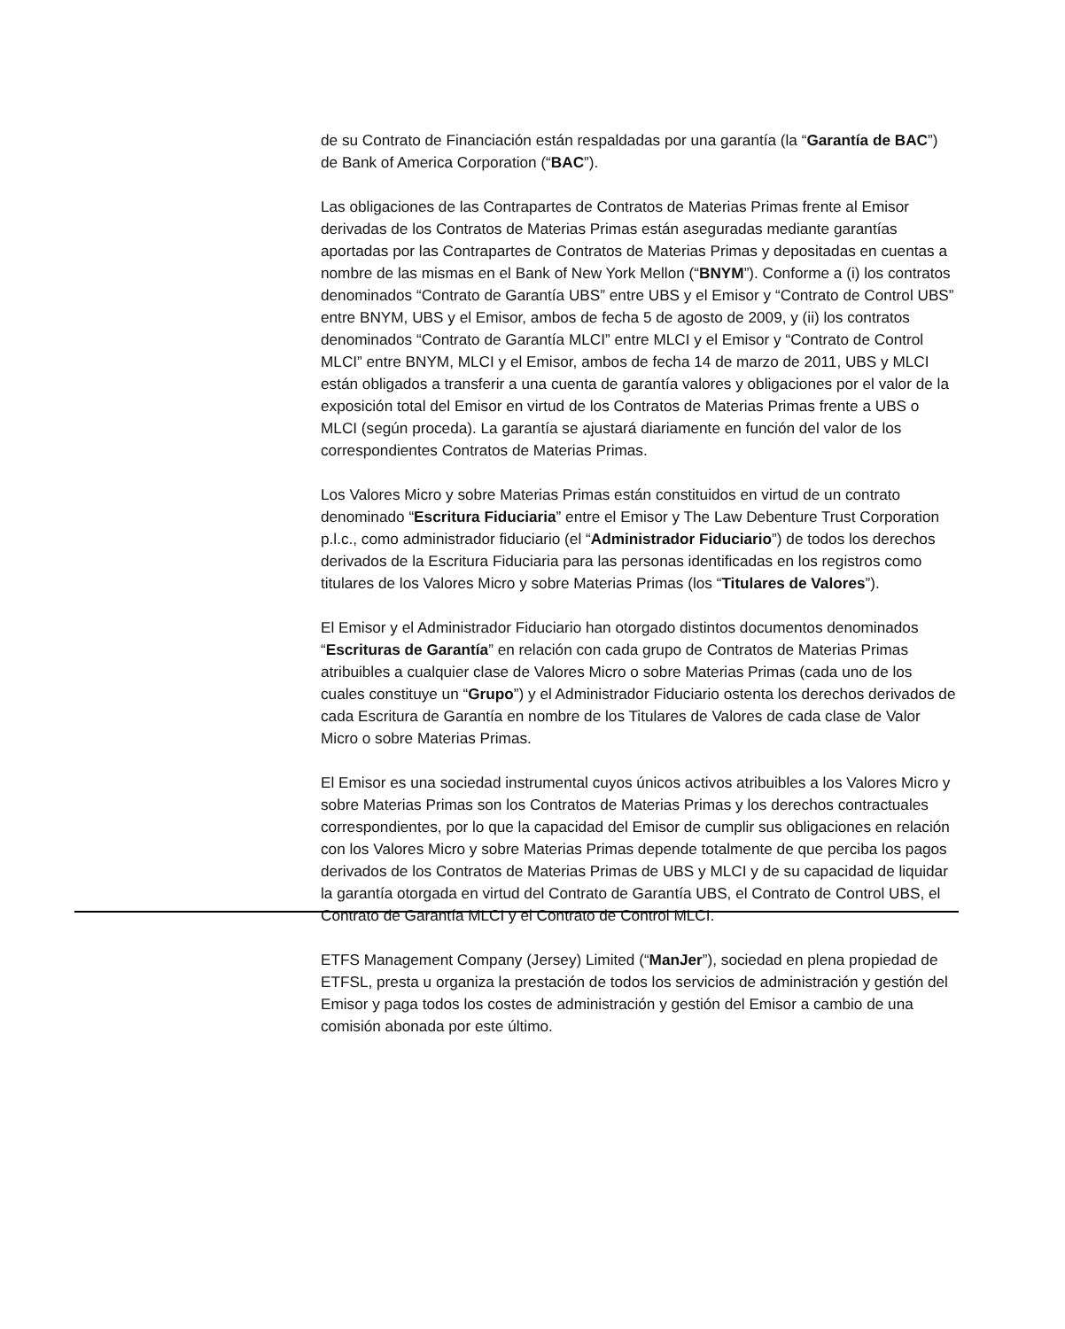de su Contrato de Financiación están respaldadas por una garantía (la “Garantía de BAC”) de Bank of America Corporation (“BAC”).
Las obligaciones de las Contrapartes de Contratos de Materias Primas frente al Emisor derivadas de los Contratos de Materias Primas están aseguradas mediante garantías aportadas por las Contrapartes de Contratos de Materias Primas y depositadas en cuentas a nombre de las mismas en el Bank of New York Mellon (“BNYM”). Conforme a (i) los contratos denominados “Contrato de Garantía UBS” entre UBS y el Emisor y “Contrato de Control UBS” entre BNYM, UBS y el Emisor, ambos de fecha 5 de agosto de 2009, y (ii) los contratos denominados “Contrato de Garantía MLCI” entre MLCI y el Emisor y “Contrato de Control MLCI” entre BNYM, MLCI y el Emisor, ambos de fecha 14 de marzo de 2011, UBS y MLCI están obligados a transferir a una cuenta de garantía valores y obligaciones por el valor de la exposición total del Emisor en virtud de los Contratos de Materias Primas frente a UBS o MLCI (según proceda). La garantía se ajustará diariamente en función del valor de los correspondientes Contratos de Materias Primas.
Los Valores Micro y sobre Materias Primas están constituidos en virtud de un contrato denominado “Escritura Fiduciaria” entre el Emisor y The Law Debenture Trust Corporation p.l.c., como administrador fiduciario (el “Administrador Fiduciario”) de todos los derechos derivados de la Escritura Fiduciaria para las personas identificadas en los registros como titulares de los Valores Micro y sobre Materias Primas (los “Titulares de Valores”).
El Emisor y el Administrador Fiduciario han otorgado distintos documentos denominados “Escrituras de Garantía” en relación con cada grupo de Contratos de Materias Primas atribuibles a cualquier clase de Valores Micro o sobre Materias Primas (cada uno de los cuales constituye un “Grupo”) y el Administrador Fiduciario ostenta los derechos derivados de cada Escritura de Garantía en nombre de los Titulares de Valores de cada clase de Valor Micro o sobre Materias Primas.
El Emisor es una sociedad instrumental cuyos únicos activos atribuibles a los Valores Micro y sobre Materias Primas son los Contratos de Materias Primas y los derechos contractuales correspondientes, por lo que la capacidad del Emisor de cumplir sus obligaciones en relación con los Valores Micro y sobre Materias Primas depende totalmente de que perciba los pagos derivados de los Contratos de Materias Primas de UBS y MLCI y de su capacidad de liquidar la garantía otorgada en virtud del Contrato de Garantía UBS, el Contrato de Control UBS, el Contrato de Garantía MLCI y el Contrato de Control MLCI.
ETFS Management Company (Jersey) Limited (“ManJer”), sociedad en plena propiedad de ETFSL, presta u organiza la prestación de todos los servicios de administración y gestión del Emisor y paga todos los costes de administración y gestión del Emisor a cambio de una comisión abonada por este último.